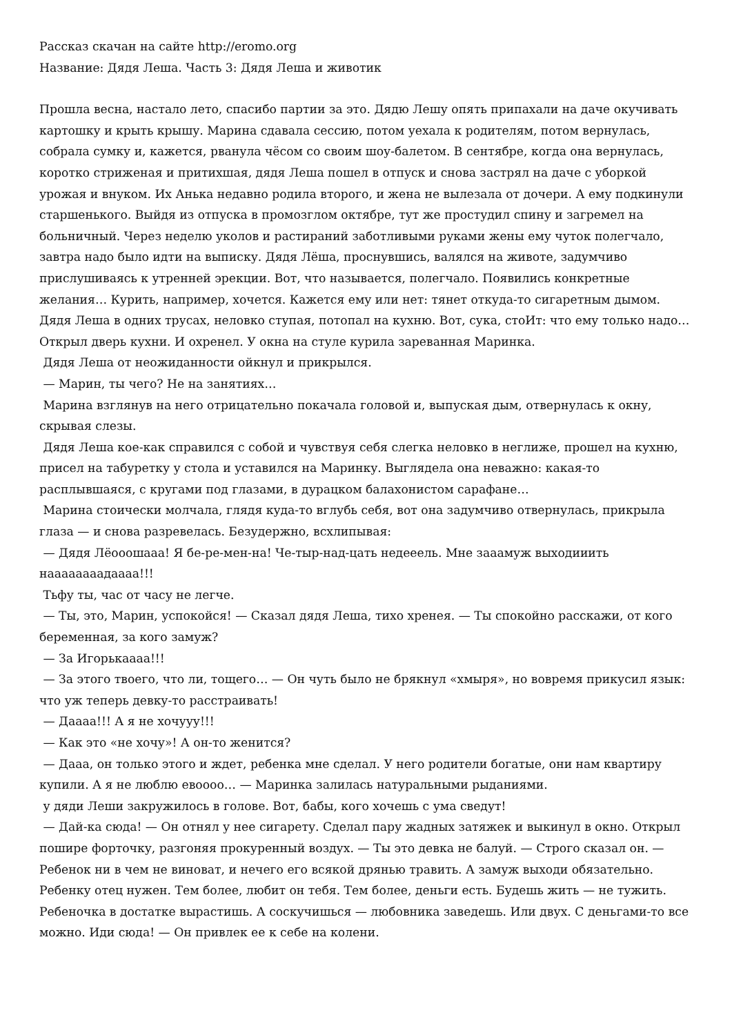Рассказ скачан на сайте http://eromo.org
Название: Дядя Леша. Часть 3: Дядя Леша и животик
Прошла весна, настало лето, спасибо партии за это. Дядю Лешу опять припахали на даче окучивать картошку и крыть крышу. Марина сдавала сессию, потом уехала к родителям, потом вернулась, собрала сумку и, кажется, рванула чёсом со своим шоу-балетом. В сентябре, когда она вернулась, коротко стриженая и притихшая, дядя Леша пошел в отпуск и снова застрял на даче с уборкой урожая и внуком. Их Анька недавно родила второго, и жена не вылезала от дочери. А ему подкинули старшенького. Выйдя из отпуска в промозглом октябре, тут же простудил спину и загремел на больничный. Через неделю уколов и растираний заботливыми руками жены ему чуток полегчало, завтра надо было идти на выписку. Дядя Лёша, проснувшись, валялся на животе, задумчиво прислушиваясь к утренней эрекции. Вот, что называется, полегчало. Появились конкретные желания… Курить, например, хочется. Кажется ему или нет: тянет откуда-то сигаретным дымом. Дядя Леша в одних трусах, неловко ступая, потопал на кухню. Вот, сука, стоИт: что ему только надо… Открыл дверь кухни. И охренел. У окна на стуле курила зареванная Маринка.
Дядя Леша от неожиданности ойкнул и прикрылся.
— Марин, ты чего? Не на занятиях…
Марина взглянув на него отрицательно покачала головой и, выпуская дым, отвернулась к окну, скрывая слезы.
Дядя Леша кое-как справился с собой и чувствуя себя слегка неловко в неглиже, прошел на кухню, присел на табуретку у стола и уставился на Маринку. Выглядела она неважно: какая-то расплывшаяся, с кругами под глазами, в дурацком балахонистом сарафане…
Марина стоически молчала, глядя куда-то вглубь себя, вот она задумчиво отвернулась, прикрыла глаза — и снова разревелась. Безудержно, всхлипывая:
— Дядя Лёооошааа! Я бе-ре-мен-на! Че-тыр-над-цать недееель. Мне зааамуж выходииить наааааааадаааа!!!
Тьфу ты, час от часу не легче.
— Ты, это, Марин, успокойся! — Сказал дядя Леша, тихо хренея. — Ты спокойно расскажи, от кого беременная, за кого замуж?
— За Игорькаааа!!!
— За этого твоего, что ли, тощего… — Он чуть было не брякнул «хмыря», но вовремя прикусил язык: что уж теперь девку-то расстраивать!
— Даааа!!! А я не хочууу!!!
— Как это «не хочу»! А он-то женится?
— Дааа, он только этого и ждет, ребенка мне сделал. У него родители богатые, они нам квартиру купили. А я не люблю евоооо… — Маринка залилась натуральными рыданиями.
у дяди Леши закружилось в голове. Вот, бабы, кого хочешь с ума сведут!
— Дай-ка сюда! — Он отнял у нее сигарету. Сделал пару жадных затяжек и выкинул в окно. Открыл пошире форточку, разгоняя прокуренный воздух. — Ты это девка не балуй. — Строго сказал он. — Ребенок ни в чем не виноват, и нечего его всякой дрянью травить. А замуж выходи обязательно. Ребенку отец нужен. Тем более, любит он тебя. Тем более, деньги есть. Будешь жить — не тужить. Ребеночка в достатке вырастишь. А соскучишься — любовника заведешь. Или двух. С деньгами-то все можно. Иди сюда! — Он привлек ее к себе на колени.